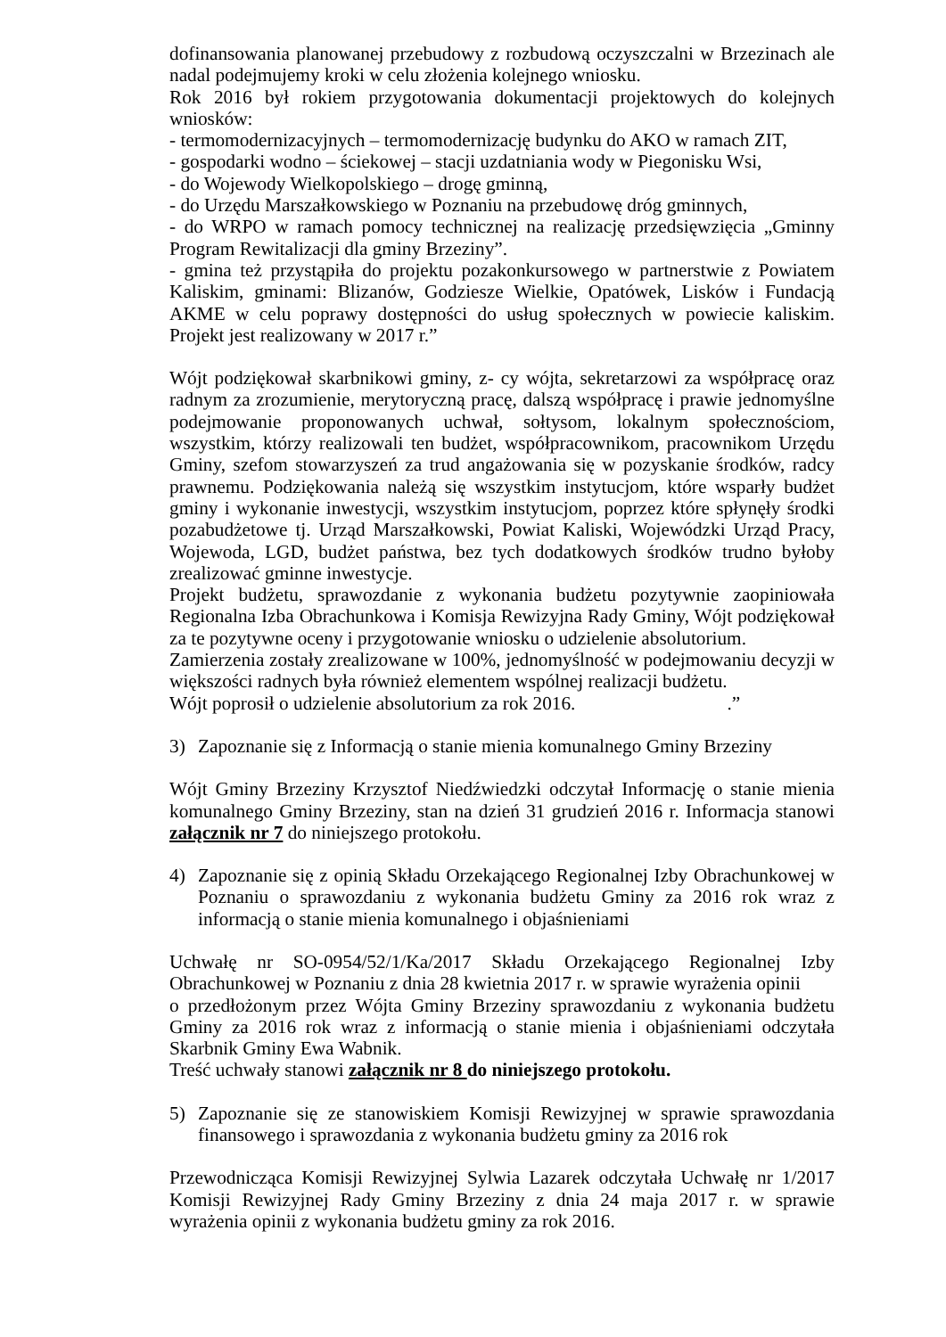dofinansowania planowanej przebudowy z rozbudową oczyszczalni w Brzezinach ale nadal podejmujemy kroki w celu złożenia kolejnego wniosku.
Rok 2016 był rokiem przygotowania dokumentacji projektowych do kolejnych wniosków:
- termomodernizacyjnych – termomodernizację budynku do AKO w ramach ZIT,
- gospodarki wodno – ściekowej – stacji uzdatniania wody w Piegonisku Wsi,
- do Wojewody Wielkopolskiego – drogę gminną,
- do Urzędu Marszałkowskiego w Poznaniu na przebudowę dróg gminnych,
- do WRPO w ramach pomocy technicznej na realizację przedsięwzięcia „Gminny Program Rewitalizacji dla gminy Brzeziny”.
- gmina też przystąpiła do projektu pozakonkursowego w partnerstwie z Powiatem Kaliskim, gminami: Blizanów, Godziesze Wielkie, Opatówek, Lisków i Fundacją AKME w celu poprawy dostępności do usług społecznych w powiecie kaliskim. Projekt jest realizowany w 2017 r.”
Wójt podziękował skarbnikowi gminy, z- cy wójta, sekretarzowi za współpracę oraz radnym za zrozumienie, merytoryczną pracę, dalszą współpracę i prawie jednomyślne podejmowanie proponowanych uchwał, sołtysom, lokalnym społecznościom, wszystkim, którzy realizowali ten budżet, współpracownikom, pracownikom Urzędu Gminy, szefom stowarzyszeń za trud angażowania się w pozyskanie środków, radcy prawnemu. Podziękowania należą się wszystkim instytucjom, które wsparły budżet gminy i wykonanie inwestycji, wszystkim instytucjom, poprzez które spłynęły środki pozabudżetowe tj. Urząd Marszałkowski, Powiat Kaliski, Wojewódzki Urząd Pracy, Wojewoda, LGD, budżet państwa, bez tych dodatkowych środków trudno byłoby zrealizować gminne inwestycje.
Projekt budżetu, sprawozdanie z wykonania budżetu pozytywnie zaopiniowała Regionalna Izba Obrachunkowa i Komisja Rewizyjna Rady Gminy, Wójt podziękował za te pozytywne oceny i przygotowanie wniosku o udzielenie absolutorium.
Zamierzenia zostały zrealizowane w 100%, jednomyślność w podejmowaniu decyzji w większości radnych była również elementem wspólnej realizacji budżetu.
Wójt poprosił o udzielenie absolutorium za rok 2016..”
3) Zapoznanie się z Informacją o stanie mienia komunalnego Gminy Brzeziny
Wójt Gminy Brzeziny Krzysztof Niedźwiedzki odczytał Informację o stanie mienia komunalnego Gminy Brzeziny, stan na dzień 31 grudzień 2016 r. Informacja stanowi załącznik nr 7 do niniejszego protokołu.
4) Zapoznanie się z opinią Składu Orzekającego Regionalnej Izby Obrachunkowej w Poznaniu o sprawozdaniu z wykonania budżetu Gminy za 2016 rok wraz z informacją o stanie mienia komunalnego i objaśnieniami
Uchwałę nr SO-0954/52/1/Ka/2017 Składu Orzekającego Regionalnej Izby Obrachunkowej w Poznaniu z dnia 28 kwietnia 2017 r. w sprawie wyrażenia opinii
o przedłożonym przez Wójta Gminy Brzeziny sprawozdaniu z wykonania budżetu Gminy za 2016 rok wraz z informacją o stanie mienia i objaśnieniami odczytała Skarbnik Gminy Ewa Wabnik.
Treść uchwały stanowi załącznik nr 8 do niniejszego protokołu.
5) Zapoznanie się ze stanowiskiem Komisji Rewizyjnej w sprawie sprawozdania finansowego i sprawozdania z wykonania budżetu gminy za 2016 rok
Przewodnicząca Komisji Rewizyjnej Sylwia Lazarek odczytała Uchwałę nr 1/2017 Komisji Rewizyjnej Rady Gminy Brzeziny z dnia 24 maja 2017 r. w sprawie wyrażenia opinii z wykonania budżetu gminy za rok 2016.